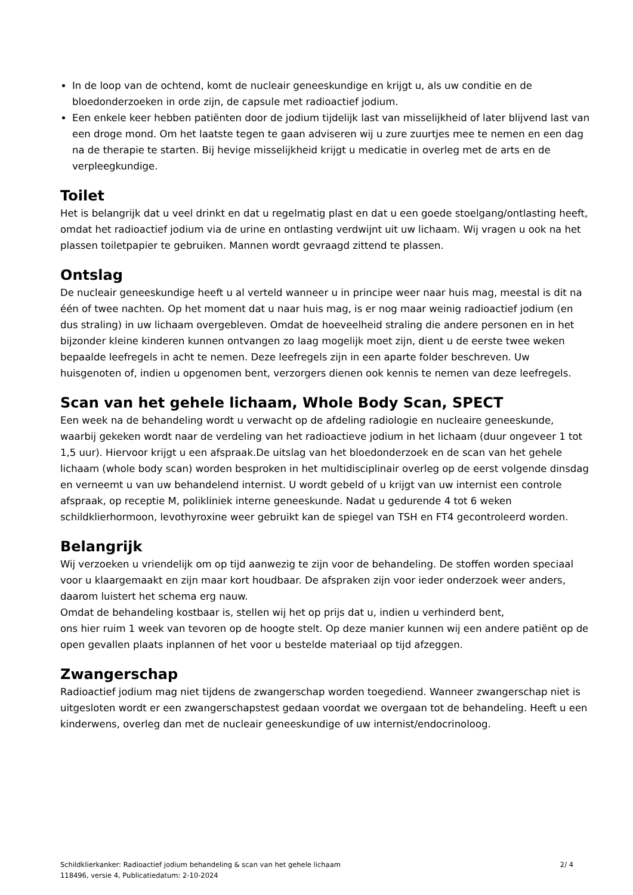In de loop van de ochtend, komt de nucleair geneeskundige en krijgt u, als uw conditie en de bloedonderzoeken in orde zijn, de capsule met radioactief jodium.
Een enkele keer hebben patiënten door de jodium tijdelijk last van misselijkheid of later blijvend last van een droge mond. Om het laatste tegen te gaan adviseren wij u zure zuurtjes mee te nemen en een dag na de therapie te starten. Bij hevige misselijkheid krijgt u medicatie in overleg met de arts en de verpleegkundige.
Toilet
Het is belangrijk dat u veel drinkt en dat u regelmatig plast en dat u een goede stoelgang/ontlasting heeft, omdat het radioactief jodium via de urine en ontlasting verdwijnt uit uw lichaam. Wij vragen u ook na het plassen toiletpapier te gebruiken. Mannen wordt gevraagd zittend te plassen.
Ontslag
De nucleair geneeskundige heeft u al verteld wanneer u in principe weer naar huis mag, meestal is dit na één of twee nachten. Op het moment dat u naar huis mag, is er nog maar weinig radioactief jodium (en dus straling) in uw lichaam overgebleven. Omdat de hoeveelheid straling die andere personen en in het bijzonder kleine kinderen kunnen ontvangen zo laag mogelijk moet zijn, dient u de eerste twee weken bepaalde leefregels in acht te nemen. Deze leefregels zijn in een aparte folder beschreven. Uw huisgenoten of, indien u opgenomen bent, verzorgers dienen ook kennis te nemen van deze leefregels.
Scan van het gehele lichaam, Whole Body Scan, SPECT
Een week na de behandeling wordt u verwacht op de afdeling radiologie en nucleaire geneeskunde, waarbij gekeken wordt naar de verdeling van het radioactieve jodium in het lichaam (duur ongeveer 1 tot 1,5 uur). Hiervoor krijgt u een afspraak.De uitslag van het bloedonderzoek en de scan van het gehele lichaam (whole body scan) worden besproken in het multidisciplinair overleg op de eerst volgende dinsdag en verneemt u van uw behandelend internist. U wordt gebeld of u krijgt van uw internist een controle afspraak, op receptie M, polikliniek interne geneeskunde. Nadat u gedurende 4 tot 6 weken schildklierhormoon, levothyroxine weer gebruikt kan de spiegel van TSH en FT4 gecontroleerd worden.
Belangrijk
Wij verzoeken u vriendelijk om op tijd aanwezig te zijn voor de behandeling. De stoffen worden speciaal voor u klaargemaakt en zijn maar kort houdbaar. De afspraken zijn voor ieder onderzoek weer anders, daarom luistert het schema erg nauw.
Omdat de behandeling kostbaar is, stellen wij het op prijs dat u, indien u verhinderd bent,
ons hier ruim 1 week van tevoren op de hoogte stelt. Op deze manier kunnen wij een andere patiënt op de open gevallen plaats inplannen of het voor u bestelde materiaal op tijd afzeggen.
Zwangerschap
Radioactief jodium mag niet tijdens de zwangerschap worden toegediend. Wanneer zwangerschap niet is uitgesloten wordt er een zwangerschapstest gedaan voordat we overgaan tot de behandeling. Heeft u een kinderwens, overleg dan met de nucleair geneeskundige of uw internist/endocrinoloog.
Schildklierkanker: Radioactief jodium behandeling & scan van het gehele lichaam
118496, versie 4, Publicatiedatum: 2-10-2024
2/ 4